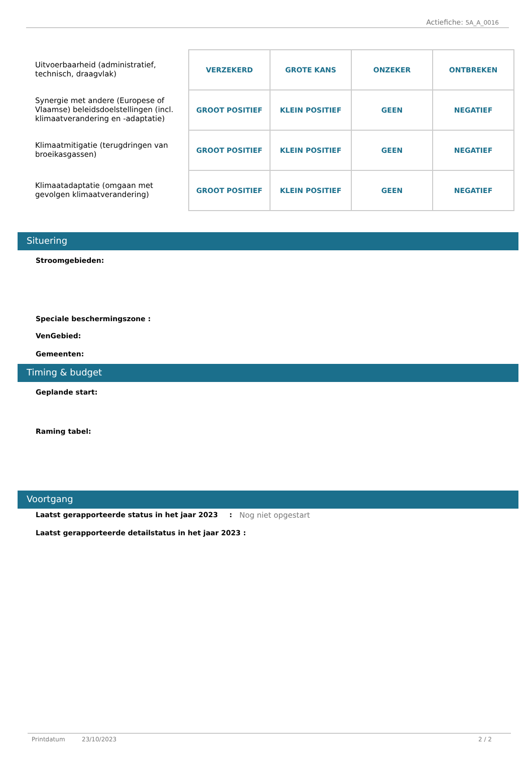Actiefiche: 5A_A_0016
Uitvoerbaarheid (administratief, technisch, draagvlak)
Synergie met andere (Europese of Vlaamse) beleidsdoelstellingen (incl. klimaatverandering en -adaptatie)
Klimaatmitigatie (terugdringen van broeikasgassen)
Klimaatadaptatie (omgaan met gevolgen klimaatverandering)
| VERZEKERD | GROTE KANS | ONZEKER | ONTBREKEN |
| GROOT POSITIEF | KLEIN POSITIEF | GEEN | NEGATIEF |
| GROOT POSITIEF | KLEIN POSITIEF | GEEN | NEGATIEF |
| GROOT POSITIEF | KLEIN POSITIEF | GEEN | NEGATIEF |
Situering
Stroomgebieden:
Speciale beschermingszone :
VenGebied:
Gemeenten:
Timing & budget
Geplande start:
Raming tabel:
Voortgang
Laatst gerapporteerde status in het jaar 2023: Nog niet opgestart
Laatst gerapporteerde detailstatus in het jaar 2023 :
Printdatum 23/10/2023 2 / 2